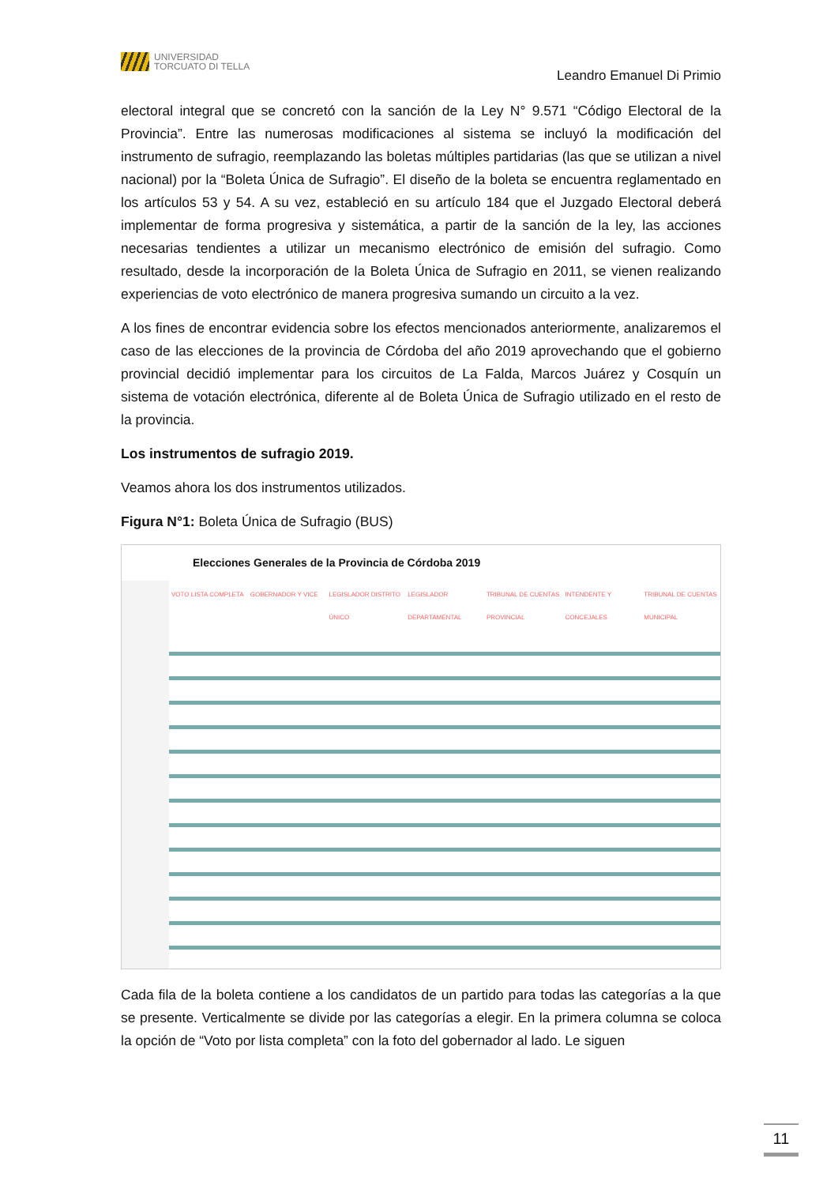UNIVERSIDAD
TORCUATO DI TELLA
Leandro Emanuel Di Primio
electoral integral que se concretó con la sanción de la Ley N° 9.571 “Código Electoral de la Provincia”. Entre las numerosas modificaciones al sistema se incluyó la modificación del instrumento de sufragio, reemplazando las boletas múltiples partidarias (las que se utilizan a nivel nacional) por la “Boleta Única de Sufragio”. El diseño de la boleta se encuentra reglamentado en los artículos 53 y 54. A su vez, estableció en su artículo 184 que el Juzgado Electoral deberá implementar de forma progresiva y sistemática, a partir de la sanción de la ley, las acciones necesarias tendientes a utilizar un mecanismo electrónico de emisión del sufragio. Como resultado, desde la incorporación de la Boleta Única de Sufragio en 2011, se vienen realizando experiencias de voto electrónico de manera progresiva sumando un circuito a la vez.
A los fines de encontrar evidencia sobre los efectos mencionados anteriormente, analizaremos el caso de las elecciones de la provincia de Córdoba del año 2019 aprovechando que el gobierno provincial decidió implementar para los circuitos de La Falda, Marcos Juárez y Cosquín un sistema de votación electrónica, diferente al de Boleta Única de Sufragio utilizado en el resto de la provincia.
Los instrumentos de sufragio 2019.
Veamos ahora los dos instrumentos utilizados.
Figura N°1: Boleta Única de Sufragio (BUS)
Elecciones Generales de la Provincia de Córdoba 2019
VOTO LISTA COMPLETA GOBERNADOR Y VICE LEGISLADOR DISTRITO ÚNICO LEGISLADOR DEPARTAMENTAL TRIBUNAL DE CUENTAS PROVINCIAL INTENDENTE Y CONCEJALES TRIBUNAL DE CUENTAS MUNICIPAL
Cada fila de la boleta contiene a los candidatos de un partido para todas las categorías a la que se presente. Verticalmente se divide por las categorías a elegir. En la primera columna se coloca la opción de “Voto por lista completa” con la foto del gobernador al lado. Le siguen
11